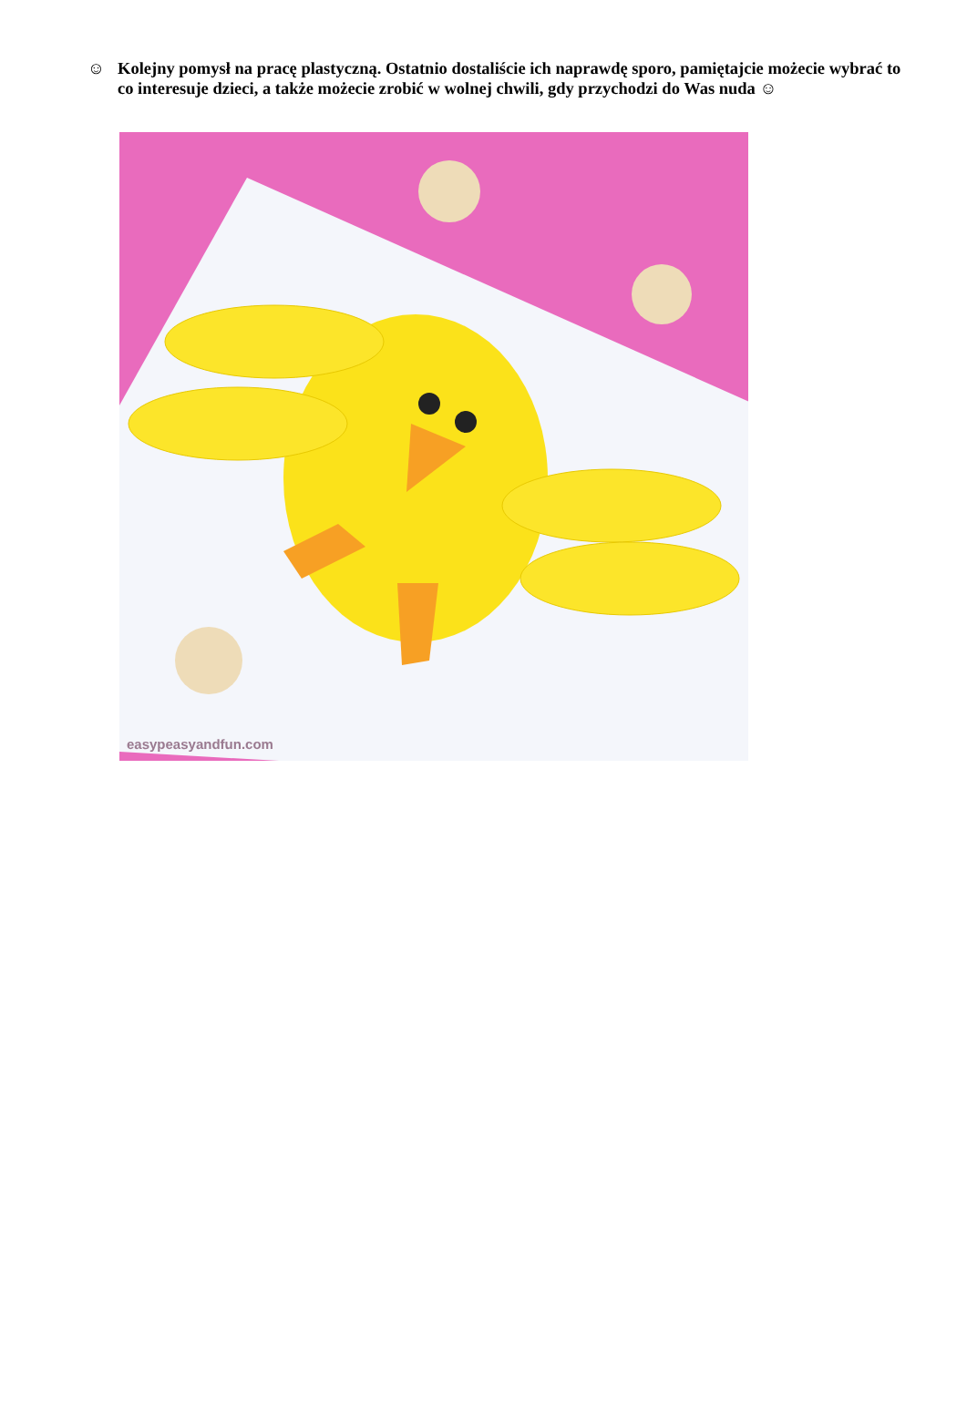☺ Kolejny pomysł na pracę plastyczną. Ostatnio dostaliście ich naprawdę sporo, pamiętajcie możecie wybrać to co interesuje dzieci, a także możecie zrobić w wolnej chwili, gdy przychodzi do Was nuda ☺
easypeasyandfun.com